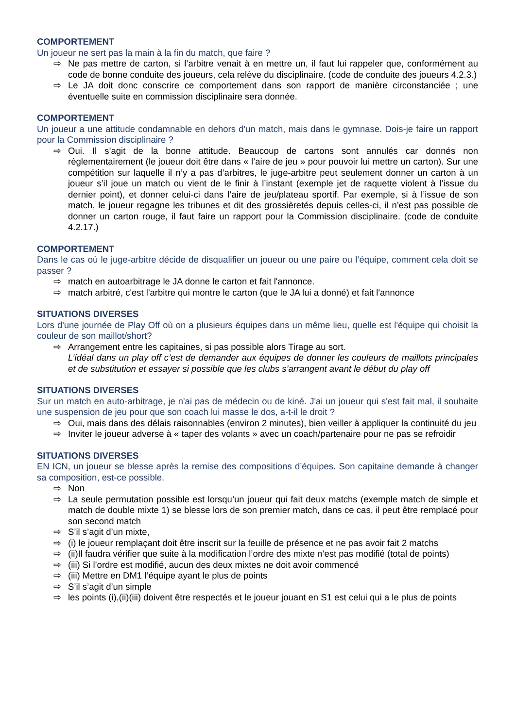COMPORTEMENT
Un joueur ne sert pas la main à la fin du match, que faire ?
⇨ Ne pas mettre de carton, si l’arbitre venait à en mettre un, il faut lui rappeler que, conformément au code de bonne conduite des joueurs, cela relève du disciplinaire. (code de conduite des joueurs 4.2.3.)
⇨ Le JA doit donc conscrire ce comportement dans son rapport de manière circonstanciée ; une éventuelle suite en commission disciplinaire sera donnée.
COMPORTEMENT
Un joueur a une attitude condamnable en dehors d'un match, mais dans le gymnase. Dois-je faire un rapport pour la Commission disciplinaire ?
⇨ Oui. Il s’agit de la bonne attitude. Beaucoup de cartons sont annulés car donnés non règlementairement (le joueur doit être dans « l’aire de jeu » pour pouvoir lui mettre un carton). Sur une compétition sur laquelle il n’y a pas d’arbitres, le juge-arbitre peut seulement donner un carton à un joueur s’il joue un match ou vient de le finir à l’instant (exemple jet de raquette violent à l’issue du dernier point), et donner celui-ci dans l’aire de jeu/plateau sportif. Par exemple, si à l’issue de son match, le joueur regagne les tribunes et dit des grossièretés depuis celles-ci, il n’est pas possible de donner un carton rouge, il faut faire un rapport pour la Commission disciplinaire. (code de conduite 4.2.17.)
COMPORTEMENT
Dans le cas où le juge-arbitre décide de disqualifier un joueur ou une paire ou l’équipe, comment cela doit se passer ?
⇨ match en autoarbitrage le JA donne le carton et fait l'annonce.
⇨ match arbitré, c'est l'arbitre qui montre le carton (que le JA lui a donné) et fait l'annonce
SITUATIONS DIVERSES
Lors d'une journée de Play Off où on a plusieurs équipes dans un même lieu, quelle est l'équipe qui choisit la couleur de son maillot/short?
⇨ Arrangement entre les capitaines, si pas possible alors Tirage au sort.
L’idéal dans un play off c’est de demander aux équipes de donner les couleurs de maillots principales et de substitution et essayer si possible que les clubs s’arrangent avant le début du play off
SITUATIONS DIVERSES
Sur un match en auto-arbitrage, je n'ai pas de médecin ou de kiné. J'ai un joueur qui s'est fait mal, il souhaite une suspension de jeu pour que son coach lui masse le dos, a-t-il le droit ?
⇨ Oui, mais dans des délais raisonnables (environ 2 minutes), bien veiller à appliquer la continuité du jeu
⇨ Inviter le joueur adverse à « taper des volants » avec un coach/partenaire pour ne pas se refroidir
SITUATIONS DIVERSES
EN ICN, un joueur se blesse après la remise des compositions d’équipes. Son capitaine demande à changer sa composition, est-ce possible.
⇨ Non
⇨ La seule permutation possible est lorsqu’un joueur qui fait deux matchs (exemple match de simple et match de double mixte 1) se blesse lors de son premier match, dans ce cas, il peut être remplacé pour son second match
⇨ S’il s’agit d’un mixte,
⇨ (i) le joueur remplaçant doit être inscrit sur la feuille de présence et ne pas avoir fait 2 matchs
⇨ (ii)Il faudra vérifier que suite à la modification l’ordre des mixte n’est pas modifié (total de points)
⇨ (iii) Si l’ordre est modifié, aucun des deux mixtes ne doit avoir commencé
⇨ (iii) Mettre en DM1 l’équipe ayant le plus de points
⇨ S’il s’agit d’un simple
⇨ les points (i),(ii)(iii) doivent être respectés et le joueur jouant en S1 est celui qui a le plus de points